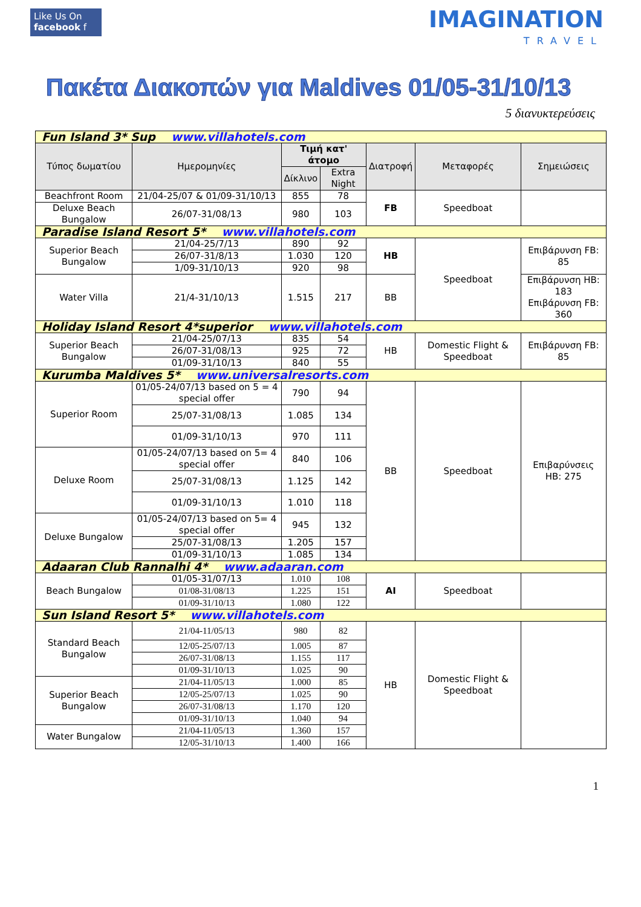Like Us On
facebook f
IMAGINATION
TRAVEL
Πακέτα Διακοπών για Maldives 01/05-31/10/13
5 διανυκτερεύσεις
| Fun Island 3* Sup www.villahotels.com | | | | | | |
| Τύπος δωματίου | Ημερομηνίες | Τιμή κατ' άτομο | | Διατροφή | Μεταφορές | Σημειώσεις |
| | | Δίκλινο | Extra Night | | | |
| Beachfront Room | 21/04-25/07 & 01/09-31/10/13 | 855 | 78 | FB | Speedboat | |
| Deluxe Beach Bungalow | 26/07-31/08/13 | 980 | 103 | | | |
| Paradise Island Resort 5* www.villahotels.com | | | | | | |
| Superior Beach Bungalow | 21/04-25/7/13 | 890 | 92 | HB | Speedboat | Επιβάρυνση FB: 85 |
| | 26/07-31/8/13 | 1.030 | 120 | | | |
| | 1/09-31/10/13 | 920 | 98 | | | |
| Water Villa | 21/4-31/10/13 | 1.515 | 217 | BB | | Επιβάρυνση HB: 183 Επιβάρυνση FB: 360 |
| Holiday Island Resort 4*superior www.villahotels.com | | | | | | |
| Superior Beach Bungalow | 21/04-25/07/13 | 835 | 54 | HB | Domestic Flight & Speedboat | Επιβάρυνση FB: 85 |
| | 26/07-31/08/13 | 925 | 72 | | | |
| | 01/09-31/10/13 | 840 | 55 | | | |
| Kurumba Maldives 5* www.universalresorts.com | | | | | | |
| Superior Room | 01/05-24/07/13 based on 5 = 4 special offer | 790 | 94 | BB | Speedboat | Επιβαρύνσεις HB: 275 |
| | 25/07-31/08/13 | 1.085 | 134 | | | |
| | 01/09-31/10/13 | 970 | 111 | | | |
| Deluxe Room | 01/05-24/07/13 based on 5= 4 special offer | 840 | 106 | | | |
| | 25/07-31/08/13 | 1.125 | 142 | | | |
| | 01/09-31/10/13 | 1.010 | 118 | | | |
| Deluxe Bungalow | 01/05-24/07/13 based on 5= 4 special offer | 945 | 132 | | | |
| | 25/07-31/08/13 | 1.205 | 157 | | | |
| | 01/09-31/10/13 | 1.085 | 134 | | | |
| Adaaran Club Rannalhi 4* www.adaaran.com | | | | | | |
| Beach Bungalow | 01/05-31/07/13 | 1.010 | 108 | AI | Speedboat | |
| | 01/08-31/08/13 | 1.225 | 151 | | | |
| | 01/09-31/10/13 | 1.080 | 122 | | | |
| Sun Island Resort 5* www.villahotels.com | | | | | | |
| Standard Beach Bungalow | 21/04-11/05/13 | 980 | 82 | HB | Domestic Flight & Speedboat | |
| | 12/05-25/07/13 | 1.005 | 87 | | | |
| | 26/07-31/08/13 | 1.155 | 117 | | | |
| | 01/09-31/10/13 | 1.025 | 90 | | | |
| Superior Beach Bungalow | 21/04-11/05/13 | 1.000 | 85 | | | |
| | 12/05-25/07/13 | 1.025 | 90 | | | |
| | 26/07-31/08/13 | 1.170 | 120 | | | |
| | 01/09-31/10/13 | 1.040 | 94 | | | |
| Water Bungalow | 21/04-11/05/13 | 1.360 | 157 | | | |
| | 12/05-31/10/13 | 1.400 | 166 | | | |
1